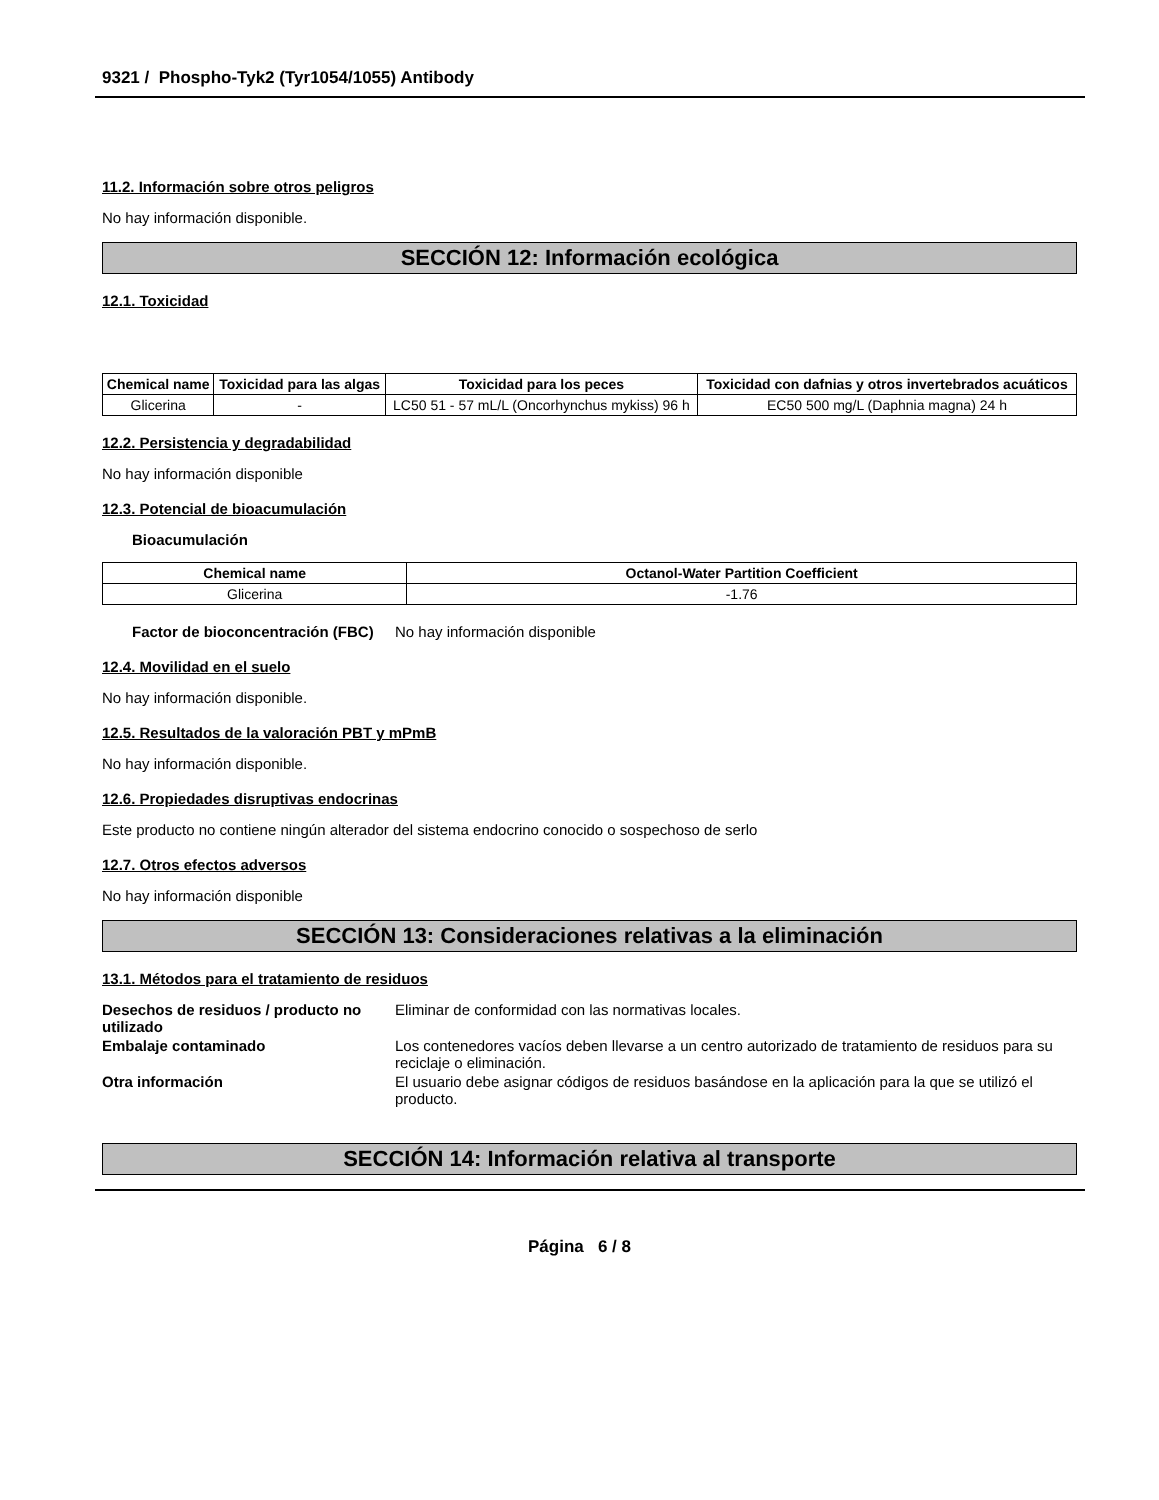9321 / Phospho-Tyk2 (Tyr1054/1055) Antibody
11.2. Información sobre otros peligros
No hay información disponible.
SECCIÓN 12: Información ecológica
12.1. Toxicidad
| Chemical name | Toxicidad para las algas | Toxicidad para los peces | Toxicidad con dafnias y otros invertebrados acuáticos |
| --- | --- | --- | --- |
| Glicerina | - | LC50 51 - 57 mL/L (Oncorhynchus mykiss) 96 h | EC50 500 mg/L (Daphnia magna) 24 h |
12.2. Persistencia y degradabilidad
No hay información disponible
12.3. Potencial de bioacumulación
Bioacumulación
| Chemical name | Octanol-Water Partition Coefficient |
| --- | --- |
| Glicerina | -1.76 |
Factor de bioconcentración (FBC)
No hay información disponible
12.4. Movilidad en el suelo
No hay información disponible.
12.5. Resultados de la valoración PBT y mPmB
No hay información disponible.
12.6. Propiedades disruptivas endocrinas
Este producto no contiene ningún alterador del sistema endocrino conocido o sospechoso de serlo
12.7. Otros efectos adversos
No hay información disponible
SECCIÓN 13: Consideraciones relativas a la eliminación
13.1. Métodos para el tratamiento de residuos
Desechos de residuos / producto no utilizado
Eliminar de conformidad con las normativas locales.
Embalaje contaminado Los contenedores vacíos deben llevarse a un centro autorizado de tratamiento de residuos para su reciclaje o eliminación.
Otra información El usuario debe asignar códigos de residuos basándose en la aplicación para la que se utilizó el producto.
SECCIÓN 14: Información relativa al transporte
Página 6 / 8